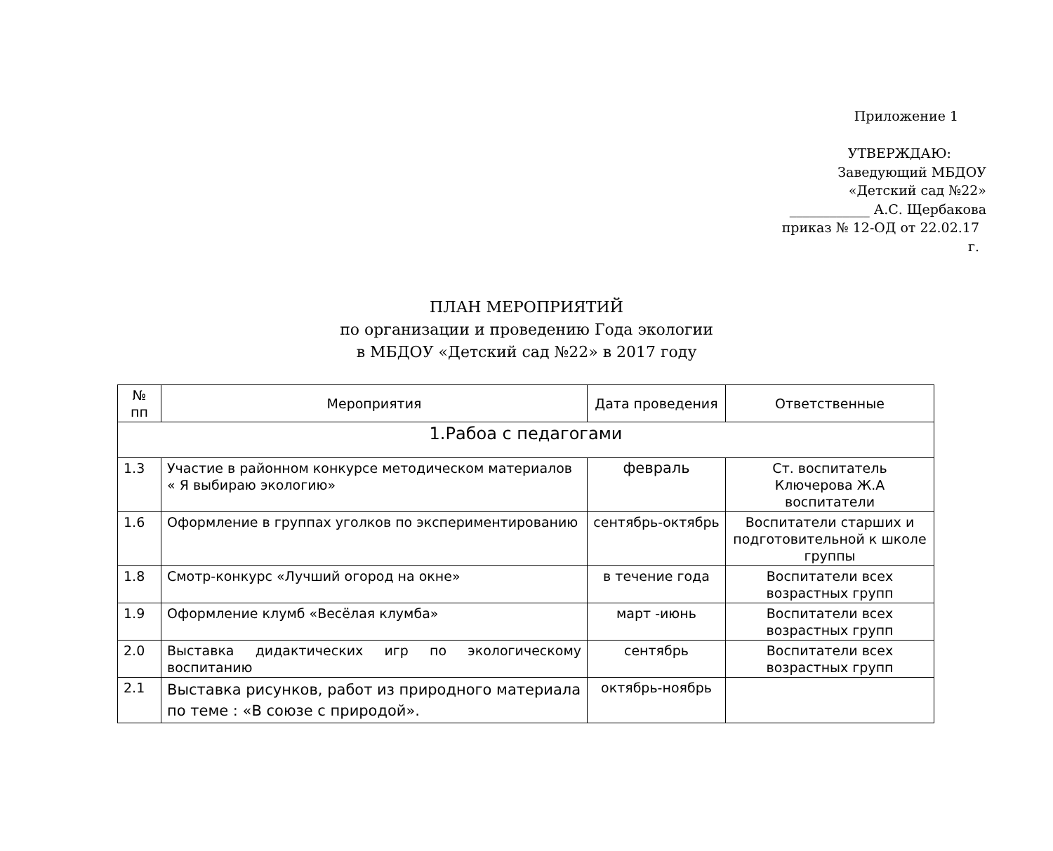Приложение 1
УТВЕРЖДАЮ:
Заведующий МБДОУ
«Детский сад №22»
____________ А.С. Щербакова
приказ № 12-ОД от 22.02.17 г.
ПЛАН МЕРОПРИЯТИЙ
по организации и проведению Года экологии
в МБДОУ «Детский сад №22» в 2017 году
| № пп | Мероприятия | Дата проведения | Ответственные |
| --- | --- | --- | --- |
| 1.Рабоа с педагогами | | | |
| 1.3 | Участие в районном конкурсе методическом материалов « Я выбираю экологию» | февраль | Ст. воспитатель Ключерова Ж.А воспитатели |
| 1.6 | Оформление в группах уголков по экспериментированию | сентябрь-октябрь | Воспитатели старших и подготовительной к школе группы |
| 1.8 | Смотр-конкурс «Лучший огород на окне» | в течение года | Воспитатели всех возрастных групп |
| 1.9 | Оформление клумб «Весёлая клумба» | март -июнь | Воспитатели всех возрастных групп |
| 2.0 | Выставка дидактических игр по экологическому воспитанию | сентябрь | Воспитатели всех возрастных групп |
| 2.1 | Выставка рисунков, работ из природного материала по теме : «В союзе с природой». | октябрь-ноябрь | |